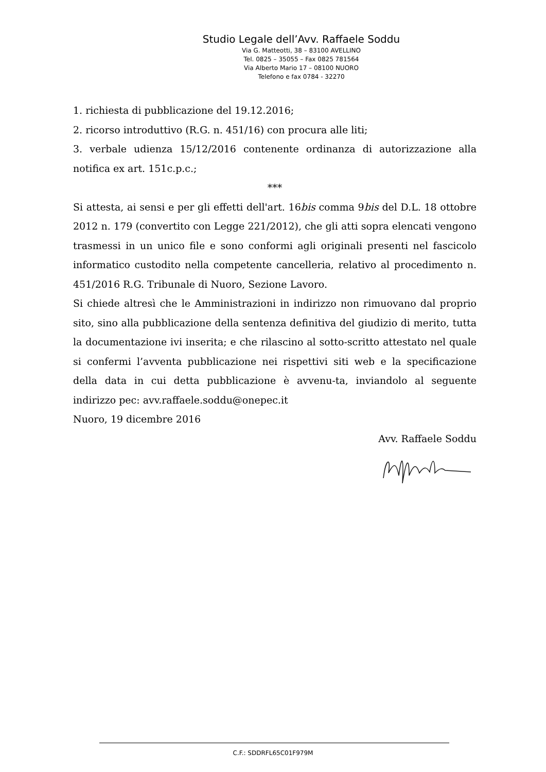Studio Legale dell’Avv. Raffaele Soddu
Via G. Matteotti, 38 – 83100 AVELLINO
Tel. 0825 – 35055 – Fax 0825 781564
Via Alberto Mario 17 – 08100 NUORO
Telefono e fax 0784 - 32270
1. richiesta di pubblicazione del 19.12.2016;
2. ricorso introduttivo (R.G. n. 451/16) con procura alle liti;
3. verbale udienza 15/12/2016 contenente ordinanza di autorizzazione alla notifica ex art. 151c.p.c.;
***
Si attesta, ai sensi e per gli effetti dell'art. 16bis comma 9bis del D.L. 18 ottobre 2012 n. 179 (convertito con Legge 221/2012), che gli atti sopra elencati vengono trasmessi in un unico file e sono conformi agli originali presenti nel fascicolo informatico custodito nella competente cancelleria, relativo al procedimento n. 451/2016 R.G. Tribunale di Nuoro, Sezione Lavoro.
Si chiede altresì che le Amministrazioni in indirizzo non rimuovano dal proprio sito, sino alla pubblicazione della sentenza definitiva del giudizio di merito, tutta la documentazione ivi inserita; e che rilascino al sotto-scritto attestato nel quale si confermi l’avventa pubblicazione nei rispettivi siti web e la specificazione della data in cui detta pubblicazione è avvenu-ta, inviandolo al seguente indirizzo pec: avv.raffaele.soddu@onepec.it
Nuoro, 19 dicembre 2016
Avv. Raffaele Soddu
C.F.: SDDRFL65C01F979M